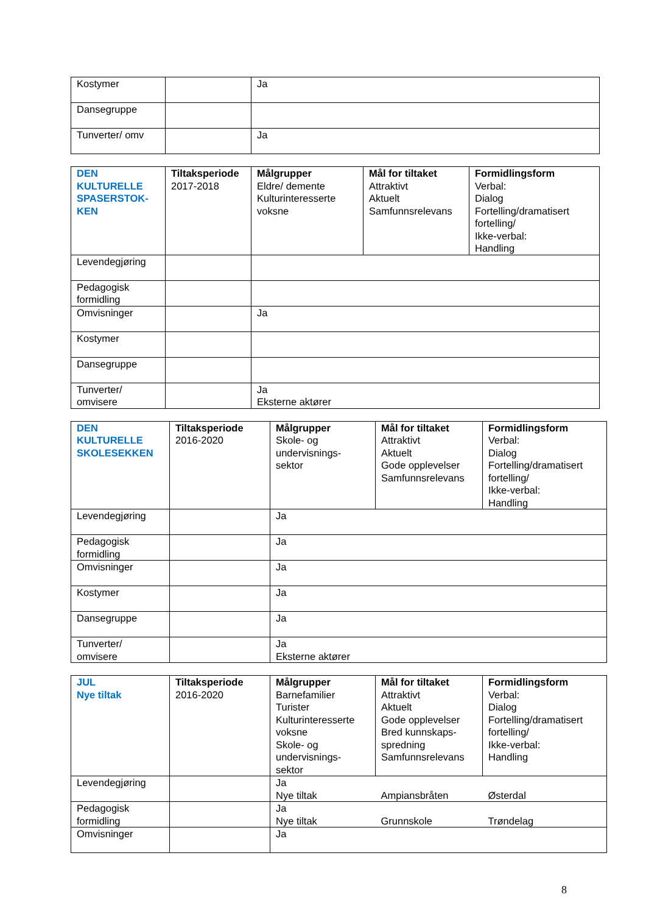| Kostymer | | Ja |
| Dansegruppe | | |
| Tunverter/ omv | | Ja |
| DEN KULTURELLE SPASERSTOK- KEN | Tiltaksperiode 2017-2018 | Målgrupper Eldre/ demente Kulturinteresserte voksne | Mål for tiltaket Attraktivt Aktuelt Samfunnsrelevans | Formidlingsform Verbal: Dialog Fortelling/dramatisert fortelling/ Ikke-verbal: Handling |
| Levendegjøring | | | | |
| Pedagogisk formidling | | | | |
| Omvisninger | | Ja | | |
| Kostymer | | | | |
| Dansegruppe | | | | |
| Tunverter/ omvisere | | Ja Eksterne aktører | | |
| DEN KULTURELLE SKOLESEKKEN | Tiltaksperiode 2016-2020 | Målgrupper Skole- og undervisnings- sektor | Mål for tiltaket Attraktivt Aktuelt Gode opplevelser Samfunnsrelevans | Formidlingsform Verbal: Dialog Fortelling/dramatisert fortelling/ Ikke-verbal: Handling |
| Levendegjøring | | Ja | | |
| Pedagogisk formidling | | Ja | | |
| Omvisninger | | Ja | | |
| Kostymer | | Ja | | |
| Dansegruppe | | Ja | | |
| Tunverter/ omvisere | | Ja Eksterne aktører | | |
| JUL Nye tiltak | Tiltaksperiode 2016-2020 | Målgrupper Barnefamilier Turister Kulturinteresserte voksne Skole- og undervisnings- sektor | Mål for tiltaket Attraktivt Aktuelt Gode opplevelser Bred kunnskaps- spredning Samfunnsrelevans | Formidlingsform Verbal: Dialog Fortelling/dramatisert fortelling/ Ikke-verbal: Handling |
| Levendegjøring | | Ja Nye tiltak | Ampiansbråten | Østerdal |
| Pedagogisk formidling | | Ja Nye tiltak | Grunnskole | Trøndelag |
| Omvisninger | | Ja | | |
8